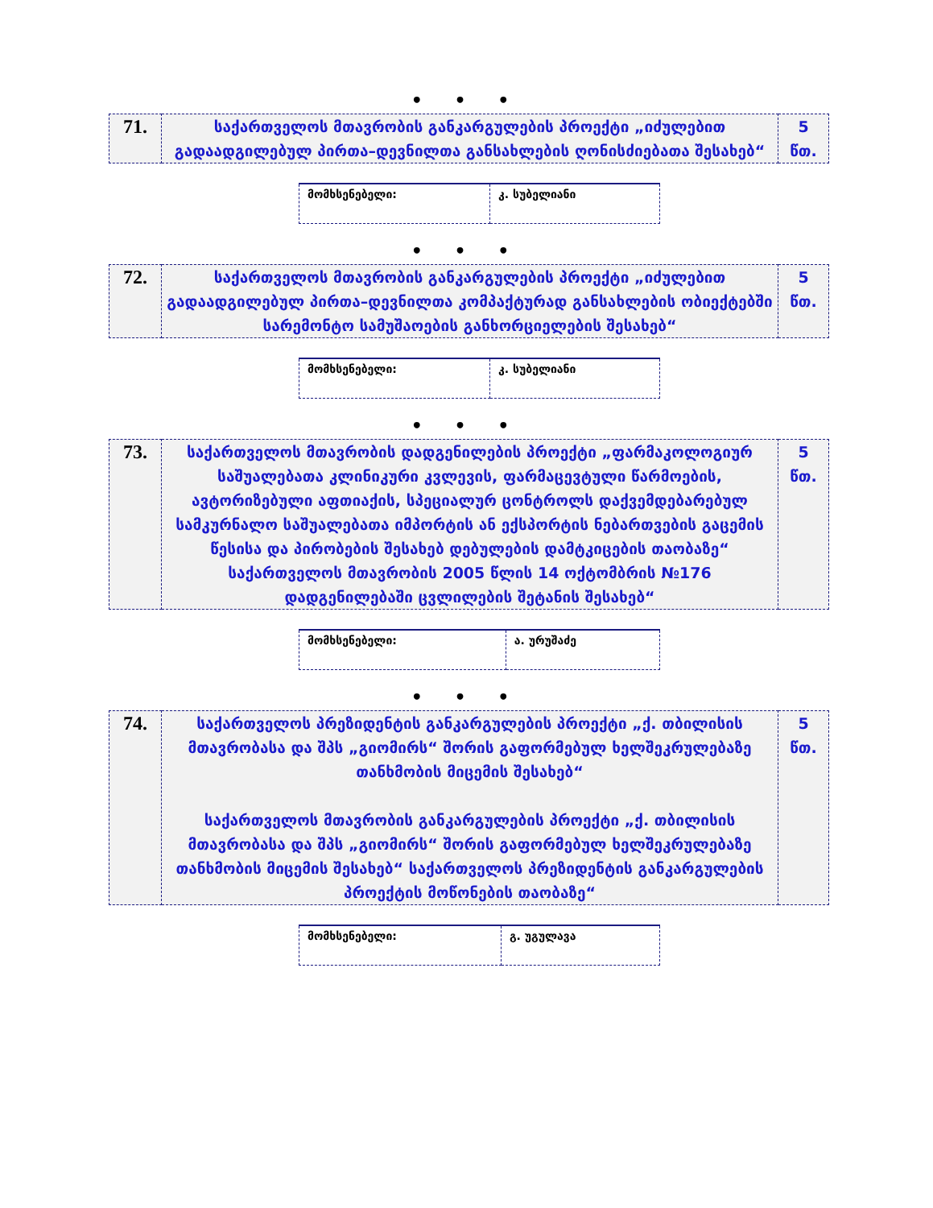• • •
| 71. | საქართველოს მთავრობის განკარგულების პროექტი „იძულებით გადაადგილებულ პირთა–დევნილთა განსახლების ღონისძიებათა შესახებ“ | 5 წთ. |
| მომხსენებელი: | კ. სუბელიანი |
• • •
| 72. | საქართველოს მთავრობის განკარგულების პროექტი „იძულებით გადაადგილებულ პირთა–დევნილთა კომპაქტურად განსახლების ობიექტებში სარემონტო სამუშაოების განხორციელების შესახებ“ | 5 წთ. |
| მომხსენებელი: | კ. სუბელიანი |
• • •
| 73. | საქართველოს მთავრობის დადგენილების პროექტი „ფარმაკოლოგიურ საშუალებათა კლინიკური კვლევის, ფარმაცევტული წარმოების, ავტორიზებული აფთიაქის, სპეციალურ ცონტროლს დაქვემდებარებულ სამკურნალო საშუალებათა იმპორტის ან ექსპორტის ნებართვების გაცემის წესისა და პირობების შესახებ დებულების დამტკიცების თაობაზე“ საქართველოს მთავრობის 2005 წლის 14 ოქტომბრის №176 დადგენილებაში ცვლილების შეტანის შესახებ“ | 5 წთ. |
| მომხსენებელი: | ა. ურუშაძე |
• • •
| 74. | საქართველოს პრეზიდენტის განკარგულების პროექტი „ქ. თბილისის მთავრობასა და შპს „გიომირს“ შორის გაფორმებულ ხელშეკრულებაზე თანხმობის მიცემის შესახებ“ საქართველოს მთავრობის განკარგულების პროექტი „ქ. თბილისის მთავრობასა და შპს „გიომირს“ შორის გაფორმებულ ხელშეკრულებაზე თანხმობის მიცემის შესახებ“ საქართველოს პრეზიდენტის განკარგულების პროექტის მოწონების თაობაზე“ | 5 წთ. |
| მომხსენებელი: | გ. უგულავა |